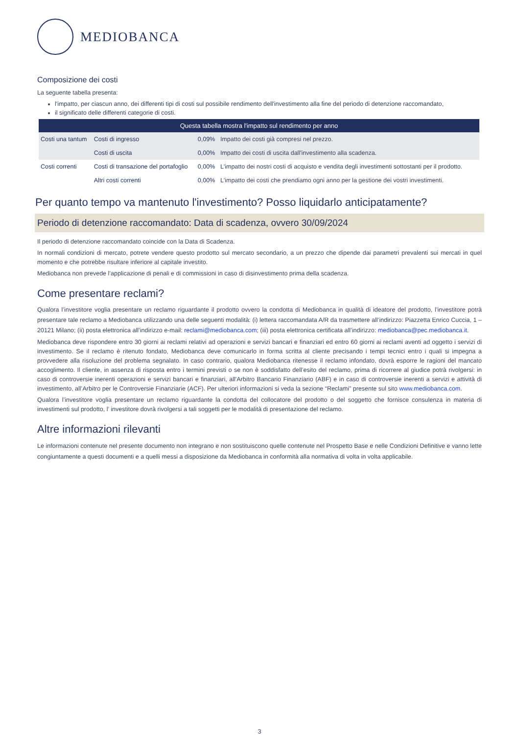MEDIOBANCA
Composizione dei costi
La seguente tabella presenta:
l'impatto, per ciascun anno, dei differenti tipi di costi sul possibile rendimento dell'investimento alla fine del periodo di detenzione raccomandato,
il significato delle differenti categorie di costi.
| Questa tabella mostra l'impatto sul rendimento per anno | | | |
| --- | --- | --- | --- |
| Costi una tantum | Costi di ingresso | 0,09% | Impatto dei costi già compresi nel prezzo. |
| | Costi di uscita | 0,00% | Impatto dei costi di uscita dall'investimento alla scadenza. |
| Costi correnti | Costi di transazione del portafoglio | 0,00% | L'impatto dei nostri costi di acquisto e vendita degli investimenti sottostanti per il prodotto. |
| | Altri costi correnti | 0,00% | L'impatto dei costi che prendiamo ogni anno per la gestione dei vostri investimenti. |
Per quanto tempo va mantenuto l'investimento? Posso liquidarlo anticipatamente?
Periodo di detenzione raccomandato: Data di scadenza, ovvero 30/09/2024
Il periodo di detenzione raccomandato coincide con la Data di Scadenza.
In normali condizioni di mercato, potrete vendere questo prodotto sul mercato secondario, a un prezzo che dipende dai parametri prevalenti sui mercati in quel momento e che potrebbe risultare inferiore al capitale investito.
Mediobanca non prevede l’applicazione di penali e di commissioni in caso di disinvestimento prima della scadenza.
Come presentare reclami?
Qualora l’investitore voglia presentare un reclamo riguardante il prodotto ovvero la condotta di Mediobanca in qualità di ideatore del prodotto, l’investitore potrà presentare tale reclamo a Mediobanca utilizzando una delle seguenti modalità: (i) lettera raccomandata A/R da trasmettere all’indirizzo: Piazzetta Enrico Cuccia, 1 – 20121 Milano; (ii) posta elettronica all’indirizzo e-mail: reclami@mediobanca.com; (iii) posta elettronica certificata all’indirizzo: mediobanca@pec.mediobanca.it.
Mediobanca deve rispondere entro 30 giorni ai reclami relativi ad operazioni e servizi bancari e finanziari ed entro 60 giorni ai reclami aventi ad oggetto i servizi di investimento. Se il reclamo è ritenuto fondato, Mediobanca deve comunicarlo in forma scritta al cliente precisando i tempi tecnici entro i quali si impegna a provvedere alla risoluzione del problema segnalato. In caso contrario, qualora Mediobanca ritenesse il reclamo infondato, dovrà esporre le ragioni del mancato accoglimento. Il cliente, in assenza di risposta entro i termini previsti o se non è soddisfatto dell’esito del reclamo, prima di ricorrere al giudice potrà rivolgersi: in caso di controversie inerenti operazioni e servizi bancari e finanziari, all'Arbitro Bancario Finanziario (ABF) e in caso di controversie inerenti a servizi e attività di investimento, all’Arbitro per le Controversie Finanziarie (ACF). Per ulteriori informazioni si veda la sezione “Reclami” presente sul sito www.mediobanca.com.
Qualora l’investitore voglia presentare un reclamo riguardante la condotta del collocatore del prodotto o del soggetto che fornisce consulenza in materia di investimenti sul prodotto, l’ investitore dovrà rivolgersi a tali soggetti per le modalità di presentazione del reclamo.
Altre informazioni rilevanti
Le informazioni contenute nel presente documento non integrano e non sostituiscono quelle contenute nel Prospetto Base e nelle Condizioni Definitive e vanno lette congiuntamente a questi documenti e a quelli messi a disposizione da Mediobanca in conformità alla normativa di volta in volta applicabile.
3